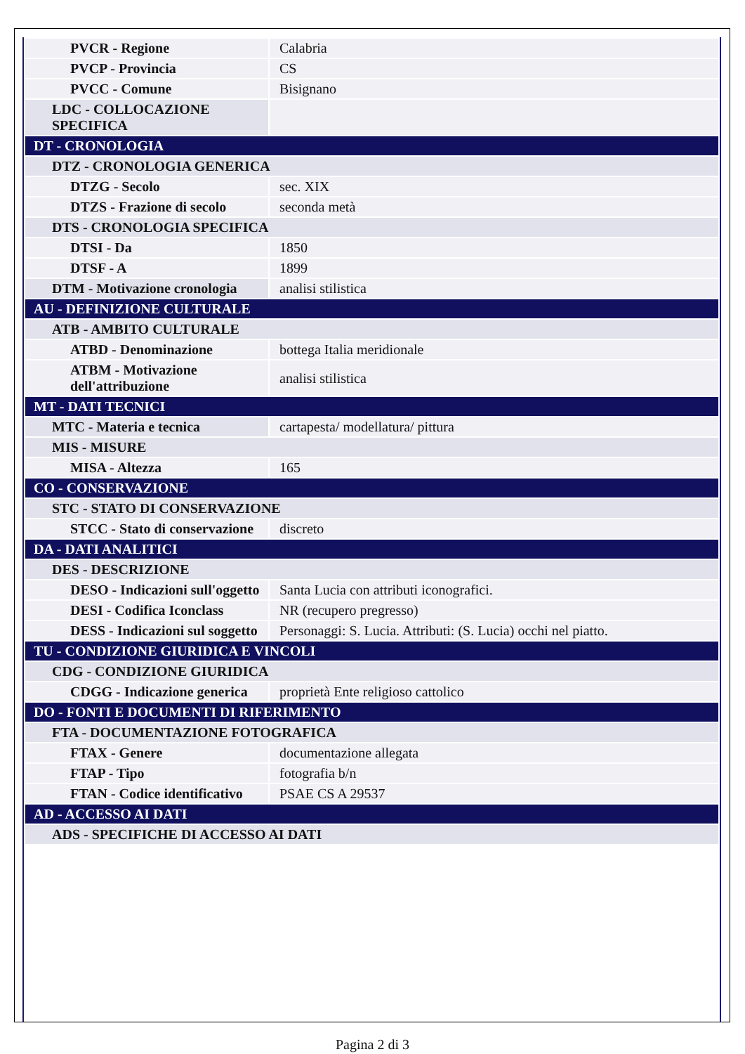| PVCR - Regione | Calabria |
| PVCP - Provincia | CS |
| PVCC - Comune | Bisignano |
| LDC - COLLOCAZIONE SPECIFICA | |
| DT - CRONOLOGIA | |
| DTZ - CRONOLOGIA GENERICA | |
| DTZG - Secolo | sec. XIX |
| DTZS - Frazione di secolo | seconda metà |
| DTS - CRONOLOGIA SPECIFICA | |
| DTSI - Da | 1850 |
| DTSF - A | 1899 |
| DTM - Motivazione cronologia | analisi stilistica |
| AU - DEFINIZIONE CULTURALE | |
| ATB - AMBITO CULTURALE | |
| ATBD - Denominazione | bottega Italia meridionale |
| ATBM - Motivazione dell'attribuzione | analisi stilistica |
| MT - DATI TECNICI | |
| MTC - Materia e tecnica | cartapesta/ modellatura/ pittura |
| MIS - MISURE | |
| MISA - Altezza | 165 |
| CO - CONSERVAZIONE | |
| STC - STATO DI CONSERVAZIONE | |
| STCC - Stato di conservazione | discreto |
| DA - DATI ANALITICI | |
| DES - DESCRIZIONE | |
| DESO - Indicazioni sull'oggetto | Santa Lucia con attributi iconografici. |
| DESI - Codifica Iconclass | NR (recupero pregresso) |
| DESS - Indicazioni sul soggetto | Personaggi: S. Lucia. Attributi: (S. Lucia) occhi nel piatto. |
| TU - CONDIZIONE GIURIDICA E VINCOLI | |
| CDG - CONDIZIONE GIURIDICA | |
| CDGG - Indicazione generica | proprietà Ente religioso cattolico |
| DO - FONTI E DOCUMENTI DI RIFERIMENTO | |
| FTA - DOCUMENTAZIONE FOTOGRAFICA | |
| FTAX - Genere | documentazione allegata |
| FTAP - Tipo | fotografia b/n |
| FTAN - Codice identificativo | PSAE CS A 29537 |
| AD - ACCESSO AI DATI | |
| ADS - SPECIFICHE DI ACCESSO AI DATI | |
Pagina 2 di 3